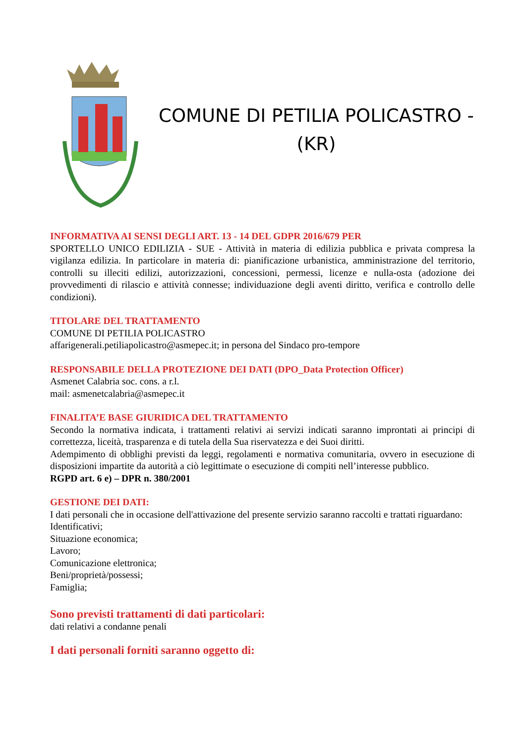COMUNE DI PETILIA POLICASTRO -
(KR)
INFORMATIVA AI SENSI DEGLI ART. 13 - 14 DEL GDPR 2016/679 PER
SPORTELLO UNICO EDILIZIA - SUE - Attività in materia di edilizia pubblica e privata compresa la vigilanza edilizia. In particolare in materia di: pianificazione urbanistica, amministrazione del territorio, controlli su illeciti edilizi, autorizzazioni, concessioni, permessi, licenze e nulla-osta (adozione dei provvedimenti di rilascio e attività connesse; individuazione degli aventi diritto, verifica e controllo delle condizioni).
TITOLARE DEL TRATTAMENTO
COMUNE DI PETILIA POLICASTRO
affarigenerali.petiliapolicastro@asmepec.it; in persona del Sindaco pro-tempore
RESPONSABILE DELLA PROTEZIONE DEI DATI (DPO_Data Protection Officer)
Asmenet Calabria soc. cons. a r.l.
mail: asmenetcalabria@asmepec.it
FINALITA’E BASE GIURIDICA DEL TRATTAMENTO
Secondo la normativa indicata, i trattamenti relativi ai servizi indicati saranno improntati ai principi di correttezza, liceità, trasparenza e di tutela della Sua riservatezza e dei Suoi diritti.
Adempimento di obblighi previsti da leggi, regolamenti e normativa comunitaria, ovvero in esecuzione di disposizioni impartite da autorità a ciò legittimate o esecuzione di compiti nell’interesse pubblico.
RGPD art. 6 e) – DPR n. 380/2001
GESTIONE DEI DATI:
I dati personali che in occasione dell'attivazione del presente servizio saranno raccolti e trattati riguardano:
Identificativi;
Situazione economica;
Lavoro;
Comunicazione elettronica;
Beni/proprietà/possessi;
Famiglia;
Sono previsti trattamenti di dati particolari:
dati relativi a condanne penali
I dati personali forniti saranno oggetto di: